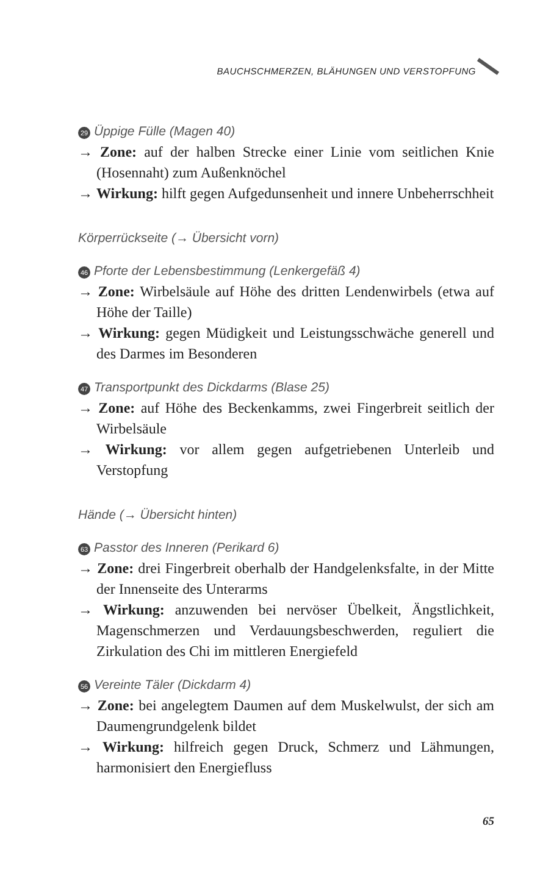BAUCHSCHMERZEN, BLÄHUNGEN UND VERSTOPFUNG
29 Üppige Fülle (Magen 40)
→ Zone: auf der halben Strecke einer Linie vom seitlichen Knie (Hosennaht) zum Außenknöchel
→ Wirkung: hilft gegen Aufgedunsenheit und innere Unbeherrschheit
Körperrückseite (→ Übersicht vorn)
46 Pforte der Lebensbestimmung (Lenkergefäß 4)
→ Zone: Wirbelsäule auf Höhe des dritten Lendenwirbels (etwa auf Höhe der Taille)
→ Wirkung: gegen Müdigkeit und Leistungsschwäche generell und des Darmes im Besonderen
47 Transportpunkt des Dickdarms (Blase 25)
→ Zone: auf Höhe des Beckenkamms, zwei Fingerbreit seitlich der Wirbelsäule
→ Wirkung: vor allem gegen aufgetriebenen Unterleib und Verstopfung
Hände (→ Übersicht hinten)
63 Passtor des Inneren (Perikard 6)
→ Zone: drei Fingerbreit oberhalb der Handgelenksfalte, in der Mitte der Innenseite des Unterarms
→ Wirkung: anzuwenden bei nervöser Übelkeit, Ängstlichkeit, Magenschmerzen und Verdauungsbeschwerden, reguliert die Zirkulation des Chi im mittleren Energiefeld
56 Vereinte Täler (Dickdarm 4)
→ Zone: bei angelegtem Daumen auf dem Muskelwulst, der sich am Daumengrundgelenk bildet
→ Wirkung: hilfreich gegen Druck, Schmerz und Lähmungen, harmonisiert den Energiefluss
65